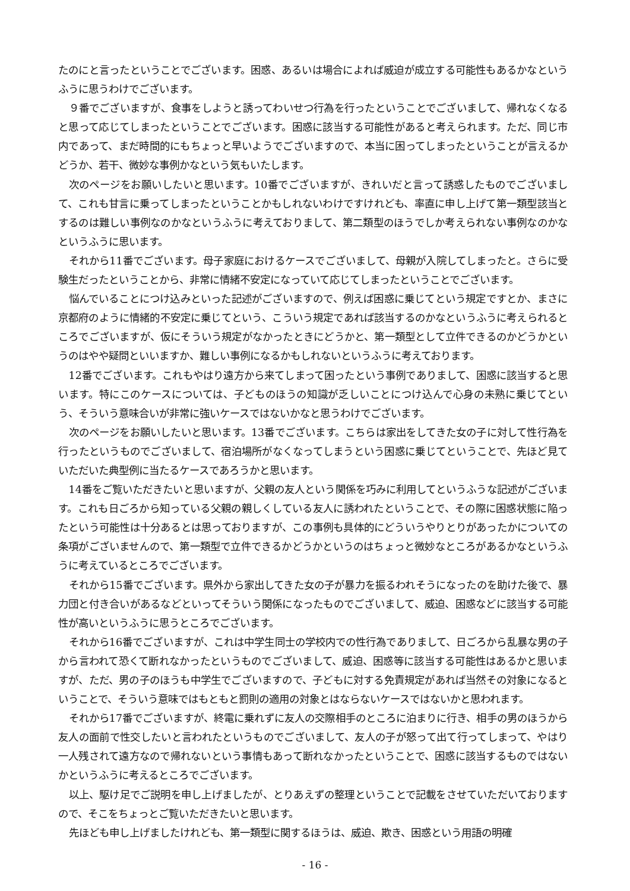たのにと言ったということでございます。困惑、あるいは場合によれば威迫が成立する可能性もあるかなというふうに思うわけでございます。
９番でございますが、食事をしようと誘ってわいせつ行為を行ったということでございまして、帰れなくなると思って応じてしまったということでございます。困惑に該当する可能性があると考えられます。ただ、同じ市内であって、まだ時間的にもちょっと早いようでございますので、本当に困ってしまったということが言えるかどうか、若干、微妙な事例かなという気もいたします。
次のページをお願いしたいと思います。10番でございますが、きれいだと言って誘惑したものでございまして、これも甘言に乗ってしまったということかもしれないわけですけれども、率直に申し上げて第一類型該当とするのは難しい事例なのかなというふうに考えておりまして、第二類型のほうでしか考えられない事例なのかなというふうに思います。
それから11番でございます。母子家庭におけるケースでございまして、母親が入院してしまったと。さらに受験生だったということから、非常に情緒不安定になっていて応じてしまったということでございます。
悩んでいることにつけ込みといった記述がございますので、例えば困惑に乗じてという規定ですとか、まさに京都府のように情緒的不安定に乗じてという、こういう規定であれば該当するのかなというふうに考えられるところでございますが、仮にそういう規定がなかったときにどうかと、第一類型として立件できるのかどうかというのはやや疑問といいますか、難しい事例になるかもしれないというふうに考えております。
12番でございます。これもやはり遠方から来てしまって困ったという事例でありまして、困惑に該当すると思います。特にこのケースについては、子どものほうの知識が乏しいことにつけ込んで心身の未熟に乗じてという、そういう意味合いが非常に強いケースではないかなと思うわけでございます。
次のページをお願いしたいと思います。13番でございます。こちらは家出をしてきた女の子に対して性行為を行ったというものでございまして、宿泊場所がなくなってしまうという困惑に乗じてということで、先ほど見ていただいた典型例に当たるケースであろうかと思います。
14番をご覧いただきたいと思いますが、父親の友人という関係を巧みに利用してというふうな記述がございます。これも日ごろから知っている父親の親しくしている友人に誘われたということで、その際に困惑状態に陥ったという可能性は十分あるとは思っておりますが、この事例も具体的にどういうやりとりがあったかについての条項がございませんので、第一類型で立件できるかどうかというのはちょっと微妙なところがあるかなというふうに考えているところでございます。
それから15番でございます。県外から家出してきた女の子が暴力を振るわれそうになったのを助けた後で、暴力団と付き合いがあるなどといってそういう関係になったものでございまして、威迫、困惑などに該当する可能性が高いというふうに思うところでございます。
それから16番でございますが、これは中学生同士の学校内での性行為でありまして、日ごろから乱暴な男の子から言われて恐くて断れなかったというものでございまして、威迫、困惑等に該当する可能性はあるかと思いますが、ただ、男の子のほうも中学生でございますので、子どもに対する免責規定があれば当然その対象になるということで、そういう意味ではもともと罰則の適用の対象とはならないケースではないかと思われます。
それから17番でございますが、終電に乗れずに友人の交際相手のところに泊まりに行き、相手の男のほうから友人の面前で性交したいと言われたというものでございまして、友人の子が怒って出て行ってしまって、やはり一人残されて遠方なので帰れないという事情もあって断れなかったということで、困惑に該当するものではないかというふうに考えるところでございます。
以上、駆け足でご説明を申し上げましたが、とりあえずの整理ということで記載をさせていただいておりますので、そこをちょっとご覧いただきたいと思います。
先ほども申し上げましたけれども、第一類型に関するほうは、威迫、欺き、困惑という用語の明確
- 16 -